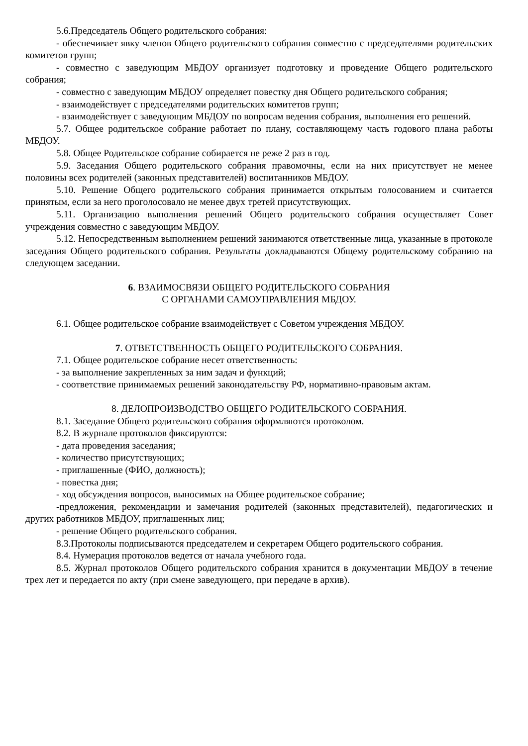5.6.Председатель Общего родительского собрания:
- обеспечивает явку членов Общего родительского собрания совместно с председателями родительских комитетов групп;
- совместно с заведующим МБДОУ организует подготовку и проведение Общего родительского собрания;
- совместно с заведующим МБДОУ определяет повестку дня Общего родительского собрания;
- взаимодействует с председателями родительских комитетов групп;
- взаимодействует с заведующим МБДОУ по вопросам ведения собрания, выполнения его решений.
5.7. Общее родительское собрание работает по плану, составляющему часть годового плана работы МБДОУ.
5.8. Общее Родительское собрание собирается не реже 2 раз в год.
5.9. Заседания Общего родительского собрания правомочны, если на них присутствует не менее половины всех родителей (законных представителей) воспитанников МБДОУ.
5.10. Решение Общего родительского собрания принимается открытым голосованием и считается принятым, если за него проголосовало не менее двух третей присутствующих.
5.11. Организацию выполнения решений Общего родительского собрания осуществляет Совет учреждения совместно с заведующим МБДОУ.
5.12. Непосредственным выполнением решений занимаются ответственные лица, указанные в протоколе заседания Общего родительского собрания. Результаты докладываются Общему родительскому собранию на следующем заседании.
6. ВЗАИМОСВЯЗИ ОБЩЕГО РОДИТЕЛЬСКОГО СОБРАНИЯ
С ОРГАНАМИ САМОУПРАВЛЕНИЯ МБДОУ.
6.1. Общее родительское собрание взаимодействует с Советом учреждения МБДОУ.
7. ОТВЕТСТВЕННОСТЬ ОБЩЕГО РОДИТЕЛЬСКОГО СОБРАНИЯ.
7.1. Общее родительское собрание несет ответственность:
- за выполнение закрепленных за ним задач и функций;
- соответствие принимаемых решений законодательству РФ, нормативно-правовым актам.
8. ДЕЛОПРОИЗВОДСТВО ОБЩЕГО РОДИТЕЛЬСКОГО СОБРАНИЯ.
8.1. Заседание Общего родительского собрания оформляются протоколом.
8.2. В журнале протоколов фиксируются:
- дата проведения заседания;
- количество присутствующих;
- приглашенные (ФИО, должность);
- повестка дня;
- ход обсуждения вопросов, выносимых на Общее родительское собрание;
-предложения, рекомендации и замечания родителей (законных представителей), педагогических и других работников МБДОУ, приглашенных лиц;
- решение Общего родительского собрания.
8.3.Протоколы подписываются председателем и секретарем Общего родительского собрания.
8.4. Нумерация протоколов ведется от начала учебного года.
8.5. Журнал протоколов Общего родительского собрания хранится в документации МБДОУ в течение трех лет и передается по акту (при смене заведующего, при передаче в архив).